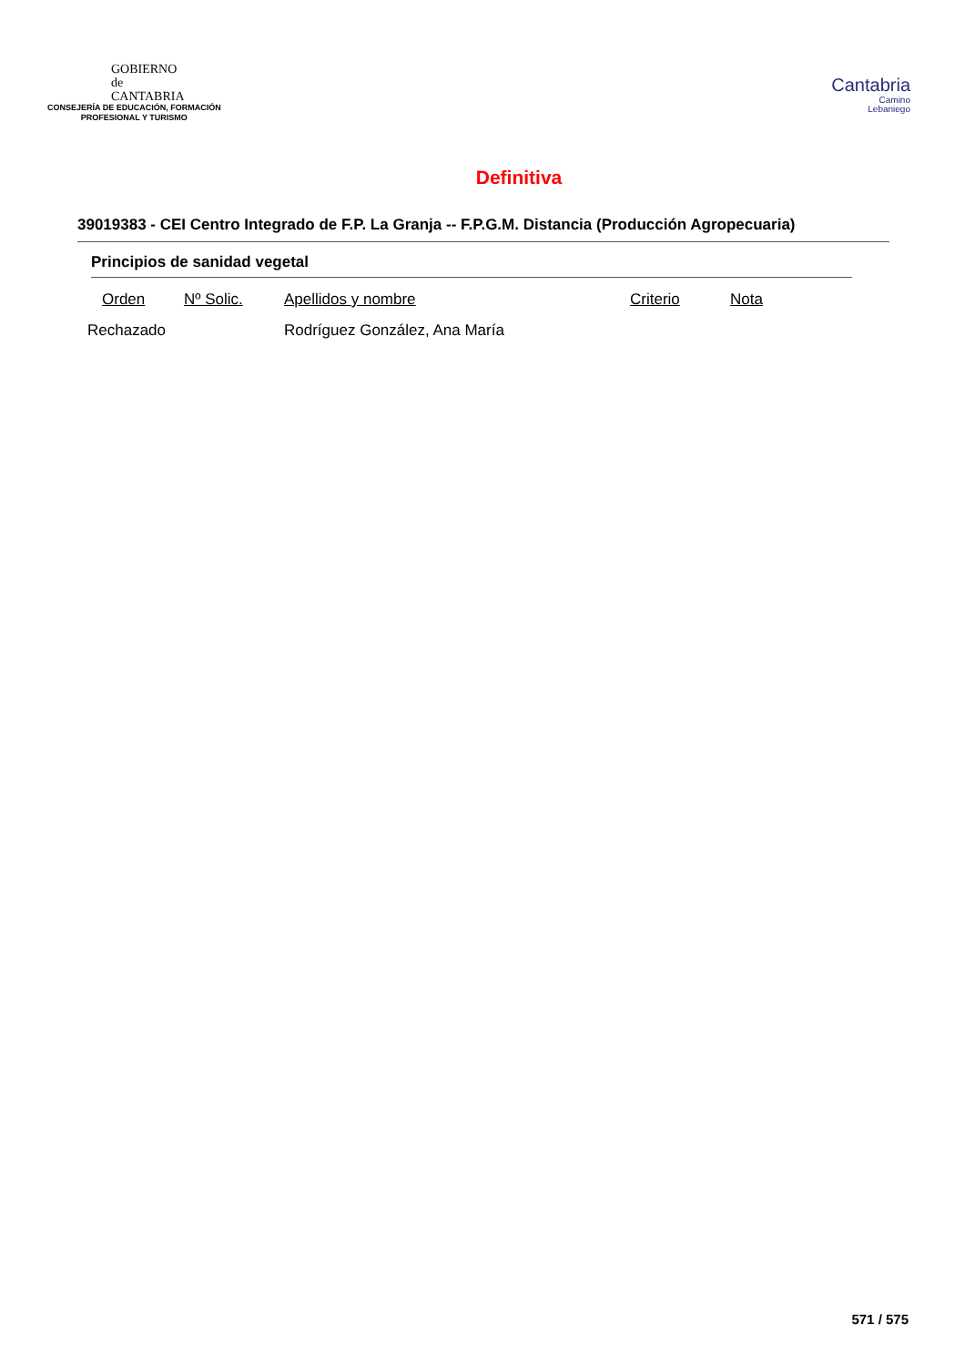GOBIERNO
de
CANTABRIA
CONSEJERÍA DE EDUCACIÓN, FORMACIÓN
PROFESIONAL Y TURISMO
Cantabria
Camino
Lebaniego
Definitiva
39019383 - CEI Centro Integrado de F.P. La Granja -- F.P.G.M. Distancia (Producción Agropecuaria)
Principios de sanidad vegetal
| Orden | Nº Solic. | Apellidos y nombre | Criterio | Nota |
| --- | --- | --- | --- | --- |
| Rechazado | | Rodríguez González, Ana María | | |
571 / 575